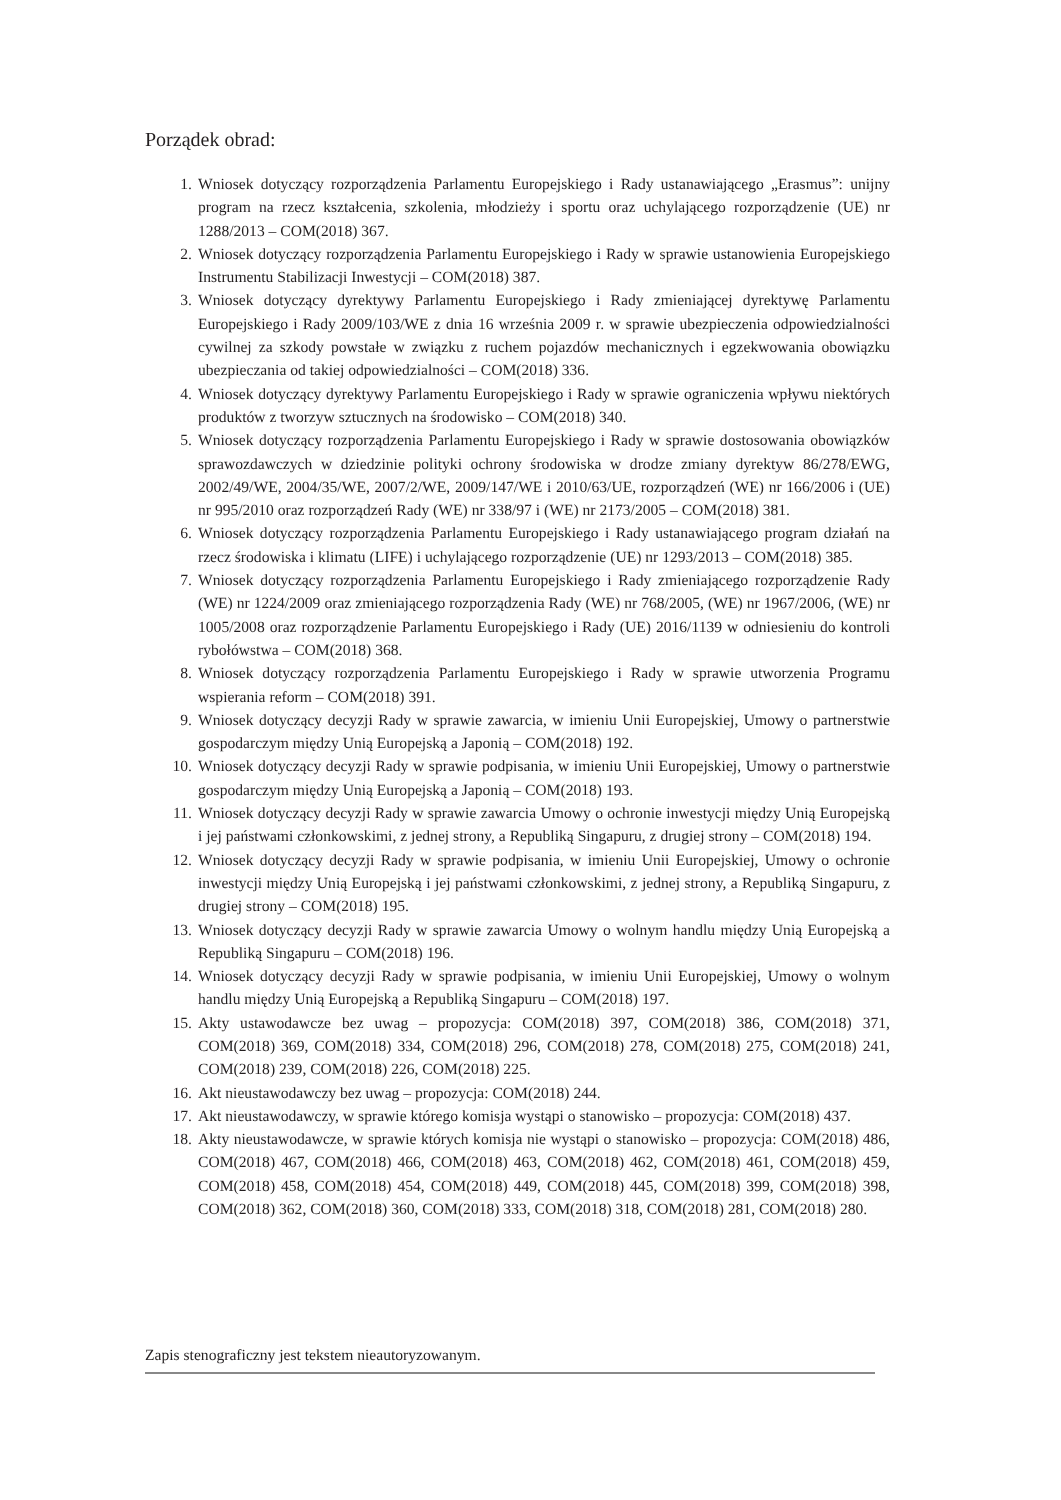Porządek obrad:
1. Wniosek dotyczący rozporządzenia Parlamentu Europejskiego i Rady ustanawiającego „Erasmus”: unijny program na rzecz kształcenia, szkolenia, młodzieży i sportu oraz uchylającego rozporządzenie (UE) nr 1288/2013 – COM(2018) 367.
2. Wniosek dotyczący rozporządzenia Parlamentu Europejskiego i Rady w sprawie ustanowienia Europejskiego Instrumentu Stabilizacji Inwestycji – COM(2018) 387.
3. Wniosek dotyczący dyrektywy Parlamentu Europejskiego i Rady zmieniającej dyrektywę Parlamentu Europejskiego i Rady 2009/103/WE z dnia 16 września 2009 r. w sprawie ubezpieczenia odpowiedzialności cywilnej za szkody powstałe w związku z ruchem pojazdów mechanicznych i egzekwowania obowiązku ubezpieczania od takiej odpowiedzialności – COM(2018) 336.
4. Wniosek dotyczący dyrektywy Parlamentu Europejskiego i Rady w sprawie ograniczenia wpływu niektórych produktów z tworzyw sztucznych na środowisko – COM(2018) 340.
5. Wniosek dotyczący rozporządzenia Parlamentu Europejskiego i Rady w sprawie dostosowania obowiązków sprawozdawczych w dziedzinie polityki ochrony środowiska w drodze zmiany dyrektyw 86/278/EWG, 2002/49/WE, 2004/35/WE, 2007/2/WE, 2009/147/WE i 2010/63/UE, rozporządzeń (WE) nr 166/2006 i (UE) nr 995/2010 oraz rozporządzeń Rady (WE) nr 338/97 i (WE) nr 2173/2005 – COM(2018) 381.
6. Wniosek dotyczący rozporządzenia Parlamentu Europejskiego i Rady ustanawiającego program działań na rzecz środowiska i klimatu (LIFE) i uchylającego rozporządzenie (UE) nr 1293/2013 – COM(2018) 385.
7. Wniosek dotyczący rozporządzenia Parlamentu Europejskiego i Rady zmieniającego rozporządzenie Rady (WE) nr 1224/2009 oraz zmieniającego rozporządzenia Rady (WE) nr 768/2005, (WE) nr 1967/2006, (WE) nr 1005/2008 oraz rozporządzenie Parlamentu Europejskiego i Rady (UE) 2016/1139 w odniesieniu do kontroli rybołówstwa – COM(2018) 368.
8. Wniosek dotyczący rozporządzenia Parlamentu Europejskiego i Rady w sprawie utworzenia Programu wspierania reform – COM(2018) 391.
9. Wniosek dotyczący decyzji Rady w sprawie zawarcia, w imieniu Unii Europejskiej, Umowy o partnerstwie gospodarczym między Unią Europejską a Japonią – COM(2018) 192.
10. Wniosek dotyczący decyzji Rady w sprawie podpisania, w imieniu Unii Europejskiej, Umowy o partnerstwie gospodarczym między Unią Europejską a Japonią – COM(2018) 193.
11. Wniosek dotyczący decyzji Rady w sprawie zawarcia Umowy o ochronie inwestycji między Unią Europejską i jej państwami członkowskimi, z jednej strony, a Republiką Singapuru, z drugiej strony – COM(2018) 194.
12. Wniosek dotyczący decyzji Rady w sprawie podpisania, w imieniu Unii Europejskiej, Umowy o ochronie inwestycji między Unią Europejską i jej państwami członkowskimi, z jednej strony, a Republiką Singapuru, z drugiej strony – COM(2018) 195.
13. Wniosek dotyczący decyzji Rady w sprawie zawarcia Umowy o wolnym handlu między Unią Europejską a Republiką Singapuru – COM(2018) 196.
14. Wniosek dotyczący decyzji Rady w sprawie podpisania, w imieniu Unii Europejskiej, Umowy o wolnym handlu między Unią Europejską a Republiką Singapuru – COM(2018) 197.
15. Akty ustawodawcze bez uwag – propozycja: COM(2018) 397, COM(2018) 386, COM(2018) 371, COM(2018) 369, COM(2018) 334, COM(2018) 296, COM(2018) 278, COM(2018) 275, COM(2018) 241, COM(2018) 239, COM(2018) 226, COM(2018) 225.
16. Akt nieustawodawczy bez uwag – propozycja: COM(2018) 244.
17. Akt nieustawodawczy, w sprawie którego komisja wystąpi o stanowisko – propozycja: COM(2018) 437.
18. Akty nieustawodawcze, w sprawie których komisja nie wystąpi o stanowisko – propozycja: COM(2018) 486, COM(2018) 467, COM(2018) 466, COM(2018) 463, COM(2018) 462, COM(2018) 461, COM(2018) 459, COM(2018) 458, COM(2018) 454, COM(2018) 449, COM(2018) 445, COM(2018) 399, COM(2018) 398, COM(2018) 362, COM(2018) 360, COM(2018) 333, COM(2018) 318, COM(2018) 281, COM(2018) 280.
Zapis stenograficzny jest tekstem nieautoryzowanym.